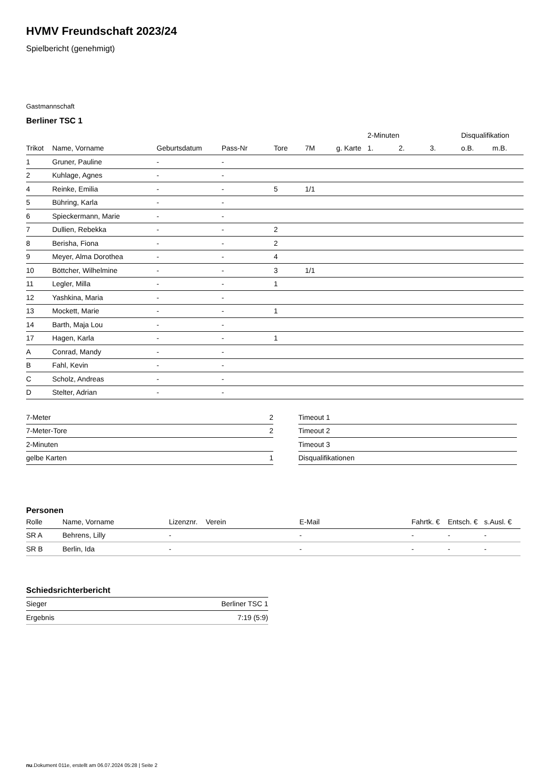HVMV Freundschaft 2023/24
Spielbericht (genehmigt)
Gastmannschaft
Berliner TSC 1
| | | | | | | | 2-Minuten | | | Disqualifikation | |
| --- | --- | --- | --- | --- | --- | --- | --- | --- | --- | --- | --- |
| Trikot | Name, Vorname | Geburtsdatum | Pass-Nr | Tore | 7M | g. Karte | 1. | 2. | 3. | o.B. | m.B. |
| 1 | Gruner, Pauline | - | - | | | | | | | | |
| 2 | Kuhlage, Agnes | - | - | | | | | | | | |
| 4 | Reinke, Emilia | - | - | 5 | 1/1 | | | | | | |
| 5 | Bühring, Karla | - | - | | | | | | | | |
| 6 | Spieckermann, Marie | - | - | | | | | | | | |
| 7 | Dullien, Rebekka | - | - | 2 | | | | | | | |
| 8 | Berisha, Fiona | - | - | 2 | | | | | | | |
| 9 | Meyer, Alma Dorothea | - | - | 4 | | | | | | | |
| 10 | Böttcher, Wilhelmine | - | - | 3 | 1/1 | | | | | | |
| 11 | Legler, Milla | - | - | 1 | | | | | | | |
| 12 | Yashkina, Maria | - | - | | | | | | | | |
| 13 | Mockett, Marie | - | - | 1 | | | | | | | |
| 14 | Barth, Maja Lou | - | - | | | | | | | | |
| 17 | Hagen, Karla | - | - | 1 | | | | | | | |
| A | Conrad, Mandy | - | - | | | | | | | | |
| B | Fahl, Kevin | - | - | | | | | | | | |
| C | Scholz, Andreas | - | - | | | | | | | | |
| D | Stelter, Adrian | - | - | | | | | | | | |
| 7-Meter | 2 |
| 7-Meter-Tore | 2 |
| 2-Minuten | |
| gelbe Karten | 1 |
| Timeout 1 |
| Timeout 2 |
| Timeout 3 |
| Disqualifikationen |
Personen
| Rolle | Name, Vorname | Lizenznr. | Verein | E-Mail | Fahrtk. € | Entsch. € | s.Ausl. € |
| --- | --- | --- | --- | --- | --- | --- | --- |
| SR A | Behrens, Lilly | - | | - | - | - | - |
| SR B | Berlin, Ida | - | | - | - | - | - |
Schiedsrichterbericht
| Sieger | Berliner TSC 1 |
| Ergebnis | 7:19 (5:9) |
nu.Dokument 011e, erstellt am 06.07.2024 05:28 | Seite 2